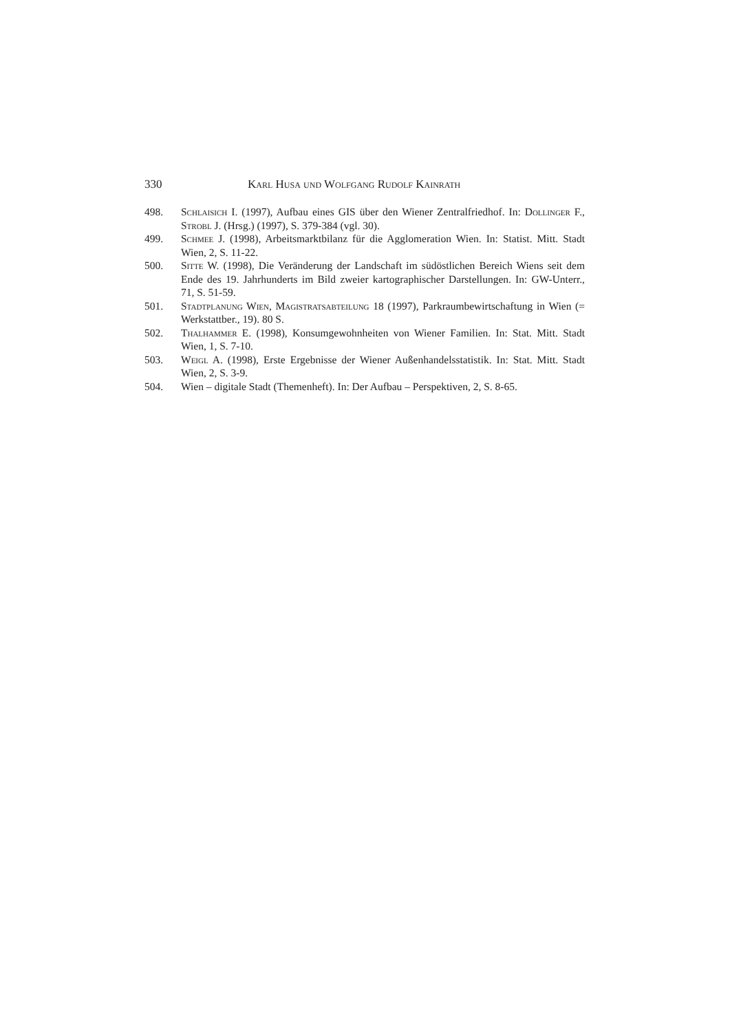330 Karl Husa und Wolfgang Rudolf Kainrath
498. Schlaisich I. (1997), Aufbau eines GIS über den Wiener Zentralfriedhof. In: Dollinger F., Strobl J. (Hrsg.) (1997), S. 379-384 (vgl. 30).
499. Schmee J. (1998), Arbeitsmarktbilanz für die Agglomeration Wien. In: Statist. Mitt. Stadt Wien, 2, S. 11-22.
500. Sitte W. (1998), Die Veränderung der Landschaft im südöstlichen Bereich Wiens seit dem Ende des 19. Jahrhunderts im Bild zweier kartographischer Darstellungen. In: GW-Unterr., 71, S. 51-59.
501. Stadtplanung Wien, Magistratsabteilung 18 (1997), Parkraumbewirtschaftung in Wien (= Werkstattber., 19). 80 S.
502. Thalhammer E. (1998), Konsumgewohnheiten von Wiener Familien. In: Stat. Mitt. Stadt Wien, 1, S. 7-10.
503. Weigl A. (1998), Erste Ergebnisse der Wiener Außenhandelsstatistik. In: Stat. Mitt. Stadt Wien, 2, S. 3-9.
504. Wien – digitale Stadt (Themenheft). In: Der Aufbau – Perspektiven, 2, S. 8-65.